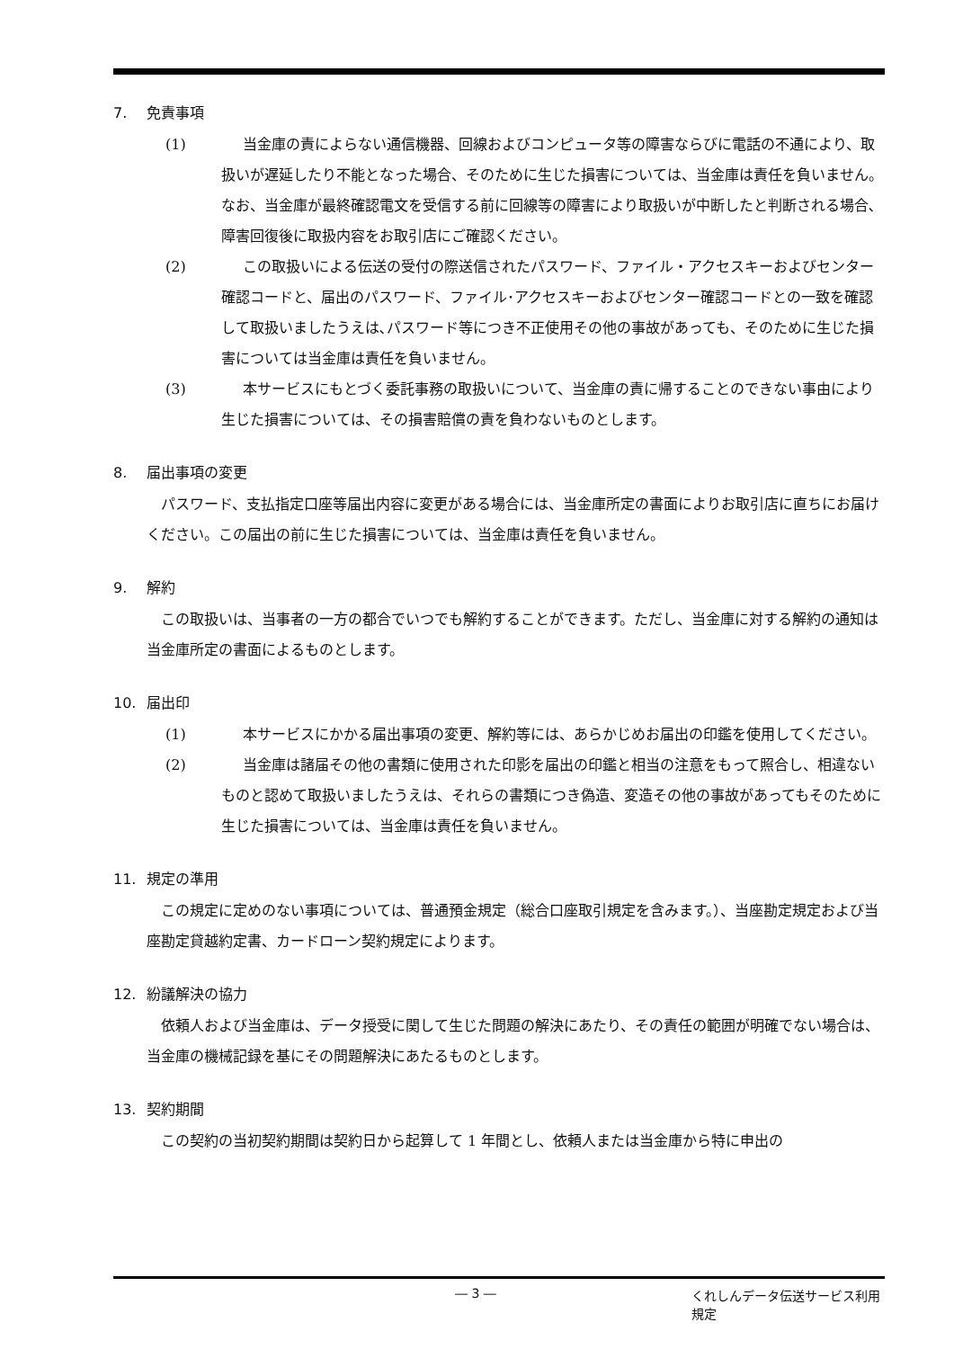7. 免責事項
(1) 当金庫の責によらない通信機器、回線およびコンピュータ等の障害ならびに電話の不通により、取扱いが遅延したり不能となった場合、そのために生じた損害については、当金庫は責任を負いません。なお、当金庫が最終確認電文を受信する前に回線等の障害により取扱いが中断したと判断される場合､障害回復後に取扱内容をお取引店にご確認ください。
(2) この取扱いによる伝送の受付の際送信されたパスワード、ファイル・アクセスキーおよびセンター確認コードと、届出のパスワード、ファイル･アクセスキーおよびセンター確認コードとの一致を確認して取扱いましたうえは､パスワード等につき不正使用その他の事故があっても、そのために生じた損害については当金庫は責任を負いません。
(3) 本サービスにもとづく委託事務の取扱いについて、当金庫の責に帰することのできない事由により生じた損害については、その損害賠償の責を負わないものとします。
8. 届出事項の変更
パスワード、支払指定口座等届出内容に変更がある場合には、当金庫所定の書面によりお取引店に直ちにお届けください。この届出の前に生じた損害については、当金庫は責任を負いません。
9. 解約
この取扱いは、当事者の一方の都合でいつでも解約することができます。ただし、当金庫に対する解約の通知は当金庫所定の書面によるものとします。
10. 届出印
(1) 本サービスにかかる届出事項の変更、解約等には、あらかじめお届出の印鑑を使用してください。
(2) 当金庫は諸届その他の書類に使用された印影を届出の印鑑と相当の注意をもって照合し、相違ないものと認めて取扱いましたうえは、それらの書類につき偽造、変造その他の事故があってもそのために生じた損害については、当金庫は責任を負いません。
11. 規定の準用
この規定に定めのない事項については、普通預金規定（総合口座取引規定を含みます。）、当座勘定規定および当座勘定貸越約定書、カードローン契約規定によります。
12. 紛議解決の協力
依頼人および当金庫は、データ授受に関して生じた問題の解決にあたり、その責任の範囲が明確でない場合は、当金庫の機械記録を基にその問題解決にあたるものとします。
13. 契約期間
この契約の当初契約期間は契約日から起算して 1 年間とし、依頼人または当金庫から特に申出の
― 3 ― くれしんデータ伝送サービス利用規定